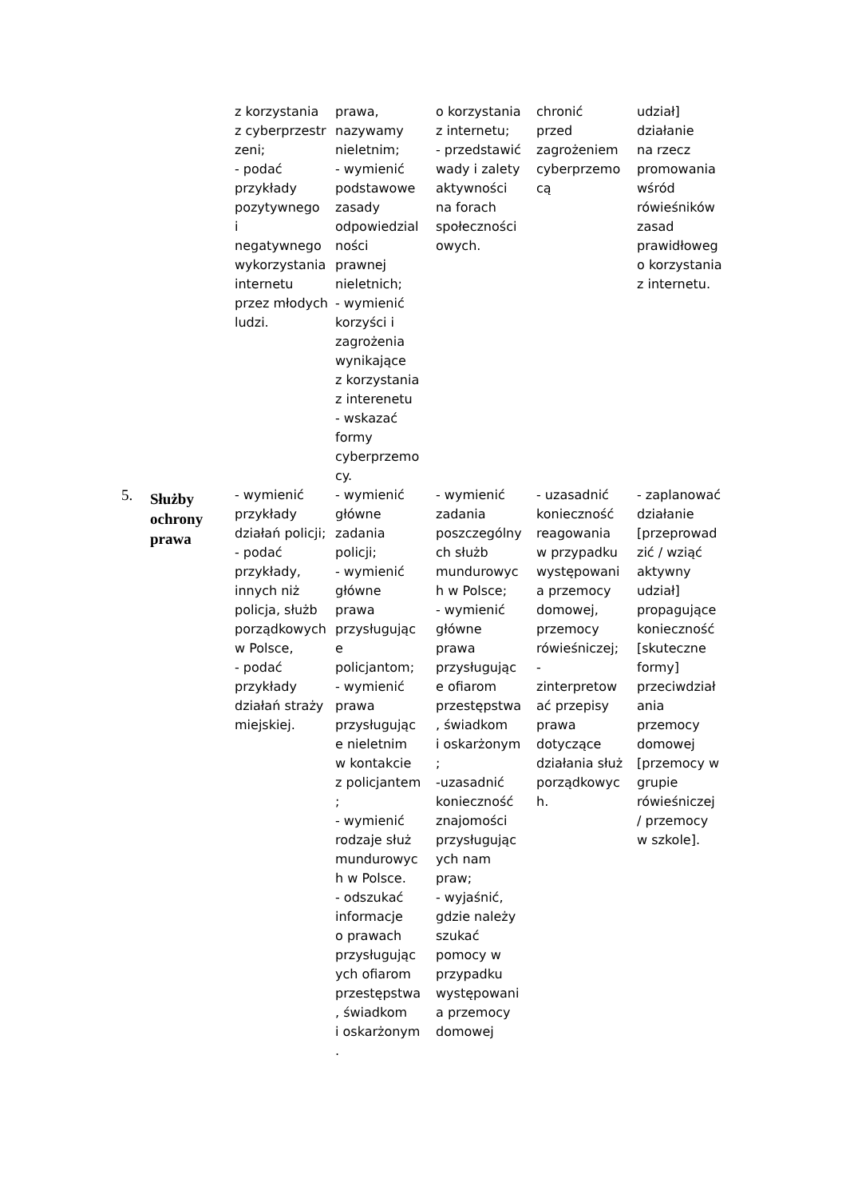| | | z korzystania z cyberprzestr zeni; - podać przykłady pozytywnego i negatywnego wykorzystania internetu przez młodych ludzi. | prawa, nazywamy nieletnim; - wymienić podstawowe zasady odpowiedzial ności prawnej nieletnich; - wymienić korzyści i zagrożenia wynikające z korzystania z interenetu - wskazać formy cyberprzemo cy. | o korzystania z internetu; - przedstawić wady i zalety aktywności na forach społeczności owych. | chronić przed zagrożeniem cyberprzemo cą | udział] działanie na rzecz promowania wśród rówieśników zasad prawidłoweg o korzystania z internetu. |
| 5. | Służby ochrony prawa | - wymienić przykłady działań policji; - podać przykłady, innych niż policja, służb porządkowych w Polsce, - podać przykłady działań straży miejskiej. | - wymienić główne zadania policji; - wymienić główne prawa przysługując e policjantom; - wymienić prawa przysługując e nieletnim w kontakcie z policjantem ; - wymienić rodzaje służ mundurowyc h w Polsce. - odszukać informacje o prawach przysługując ych ofiarom przestępstwa , świadkom i oskarżonym . | - wymienić zadania poszczególny ch służb mundurowyc h w Polsce; - wymienić główne prawa przysługując e ofiarom przestępstwa , świadkom i oskarżonym ; -uzasadnić konieczność znajomości przysługując ych nam praw; - wyjaśnić, gdzie należy szukać pomocy w przypadku występowani a przemocy domowej | - uzasadnić konieczność reagowania w przypadku występowani a przemocy domowej, przemocy rówieśniczej; - zinterpretow ać przepisy prawa dotyczące działania służ porządkowyc h. | - zaplanować działanie [przeprowad zić / wziąć aktywny udział] propagujące konieczność [skuteczne formy] przeciwdział ania przemocy domowej [przemocy w grupie rówieśniczej / przemocy w szkole]. |